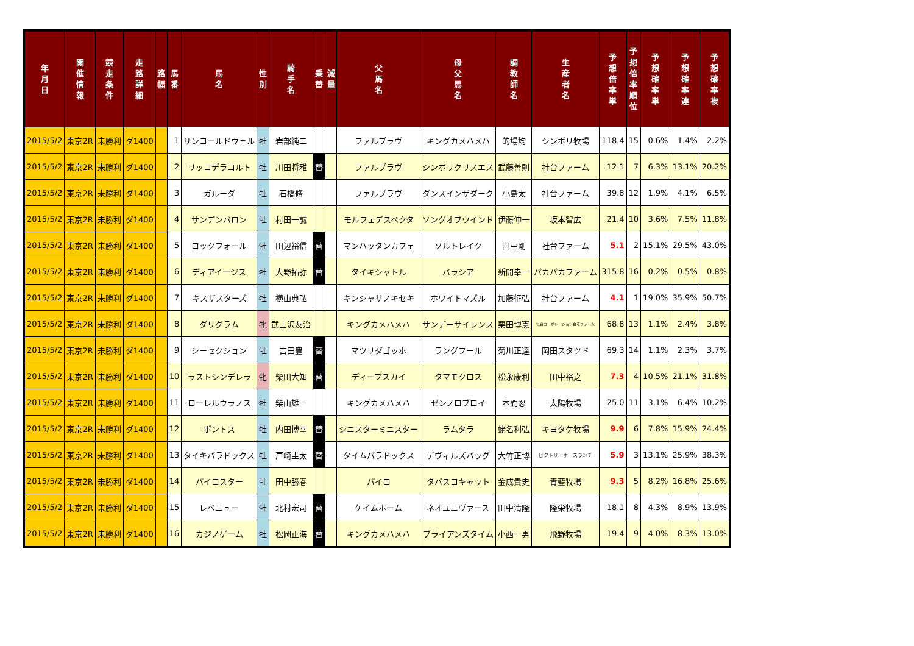| 年 月 日 | 開 催 情 報 | 競 走 条 件 | 走 路 詳 細 | 路 幅 | 馬 番 | 馬 名 | 性 別 | 騎 手 名 | 乗 替 | 減 量 | 父 馬 名 | 母 父 馬 名 | 調 教 師 名 | 生 産 者 名 | 予 想 倍 率 単 | 予 想 倍 率 順 位 | 予 想 確 率 単 | 予 想 確 率 連 | 予 想 確 率 複 |
| --- | --- | --- | --- | --- | --- | --- | --- | --- | --- | --- | --- | --- | --- | --- | --- | --- | --- | --- | --- |
| 2015/5/2 | 東京2R | 未勝利 | ダ1400 | | 1 | サンコールドウェル | 牡 | 岩部純二 | | | ファルブラヴ | キングカメハメハ | 的場均 | シンボリ牧場 | 118.4 | 15 | 0.6% | 1.4% | 2.2% |
| 2015/5/2 | 東京2R | 未勝利 | ダ1400 | | 2 | リッコデラコルト | 牡 | 川田将雅 | 替 | | ファルブラヴ | シンボリクリスエス | 武藤善則 | 社台ファーム | 12.1 | 7 | 6.3% | 13.1% | 20.2% |
| 2015/5/2 | 東京2R | 未勝利 | ダ1400 | | 3 | ガルーダ | 牡 | 石橋脩 | | | ファルブラヴ | ダンスインザダーク | 小島太 | 社台ファーム | 39.8 | 12 | 1.9% | 4.1% | 6.5% |
| 2015/5/2 | 東京2R | 未勝利 | ダ1400 | | 4 | サンデンバロン | 牡 | 村田一誠 | | | モルフェデスペクタ | ソングオブウインド | 伊藤伸一 | 坂本智広 | 21.4 | 10 | 3.6% | 7.5% | 11.8% |
| 2015/5/2 | 東京2R | 未勝利 | ダ1400 | | 5 | ロックフォール | 牡 | 田辺裕信 | 替 | | マンハッタンカフェ | ソルトレイク | 田中剛 | 社台ファーム | 5.1 | 2 | 15.1% | 29.5% | 43.0% |
| 2015/5/2 | 東京2R | 未勝利 | ダ1400 | | 6 | ディアイージス | 牡 | 大野拓弥 | 替 | | タイキシャトル | バラシア | 新開幸一 | パカパカファーム | 315.8 | 16 | 0.2% | 0.5% | 0.8% |
| 2015/5/2 | 東京2R | 未勝利 | ダ1400 | | 7 | キスザスターズ | 牡 | 横山典弘 | | | キンシャサノキセキ | ホワイトマズル | 加藤征弘 | 社台ファーム | 4.1 | 1 | 19.0% | 35.9% | 50.7% |
| 2015/5/2 | 東京2R | 未勝利 | ダ1400 | | 8 | ダリグラム | 牝 | 武士沢友治 | | | キングカメハメハ | サンデーサイレンス | 栗田博憲 | 社台コーポレーション白老ファーム | 68.8 | 13 | 1.1% | 2.4% | 3.8% |
| 2015/5/2 | 東京2R | 未勝利 | ダ1400 | | 9 | シーセクション | 牡 | 吉田豊 | 替 | | マツリダゴッホ | ラングフール | 菊川正達 | 岡田スタツド | 69.3 | 14 | 1.1% | 2.3% | 3.7% |
| 2015/5/2 | 東京2R | 未勝利 | ダ1400 | | 10 | ラストシンデレラ | 牝 | 柴田大知 | 替 | | ディープスカイ | タマモクロス | 松永康利 | 田中裕之 | 7.3 | 4 | 10.5% | 21.1% | 31.8% |
| 2015/5/2 | 東京2R | 未勝利 | ダ1400 | | 11 | ローレルウラノス | 牡 | 柴山雄一 | | | キングカメハメハ | ゼンノロブロイ | 本間忍 | 太陽牧場 | 25.0 | 11 | 3.1% | 6.4% | 10.2% |
| 2015/5/2 | 東京2R | 未勝利 | ダ1400 | | 12 | ポントス | 牡 | 内田博幸 | 替 | | シニスターミニスター | ラムタラ | 蛯名利弘 | キヨタケ牧場 | 9.9 | 6 | 7.8% | 15.9% | 24.4% |
| 2015/5/2 | 東京2R | 未勝利 | ダ1400 | | 13 | タイキパラドックス | 牡 | 戸崎圭太 | 替 | | タイムパラドックス | デヴィルズバッグ | 大竹正博 | ビクトリーホースランチ | 5.9 | 3 | 13.1% | 25.9% | 38.3% |
| 2015/5/2 | 東京2R | 未勝利 | ダ1400 | | 14 | パイロスター | 牡 | 田中勝春 | | | パイロ | タバスコキャット | 金成貴史 | 青藍牧場 | 9.3 | 5 | 8.2% | 16.8% | 25.6% |
| 2015/5/2 | 東京2R | 未勝利 | ダ1400 | | 15 | レベニュー | 牡 | 北村宏司 | 替 | | ケイムホーム | ネオユニヴァース | 田中清隆 | 隆栄牧場 | 18.1 | 8 | 4.3% | 8.9% | 13.9% |
| 2015/5/2 | 東京2R | 未勝利 | ダ1400 | | 16 | カジノゲーム | 牡 | 松岡正海 | 替 | | キングカメハメハ | ブライアンズタイム | 小西一男 | 飛野牧場 | 19.4 | 9 | 4.0% | 8.3% | 13.0% |